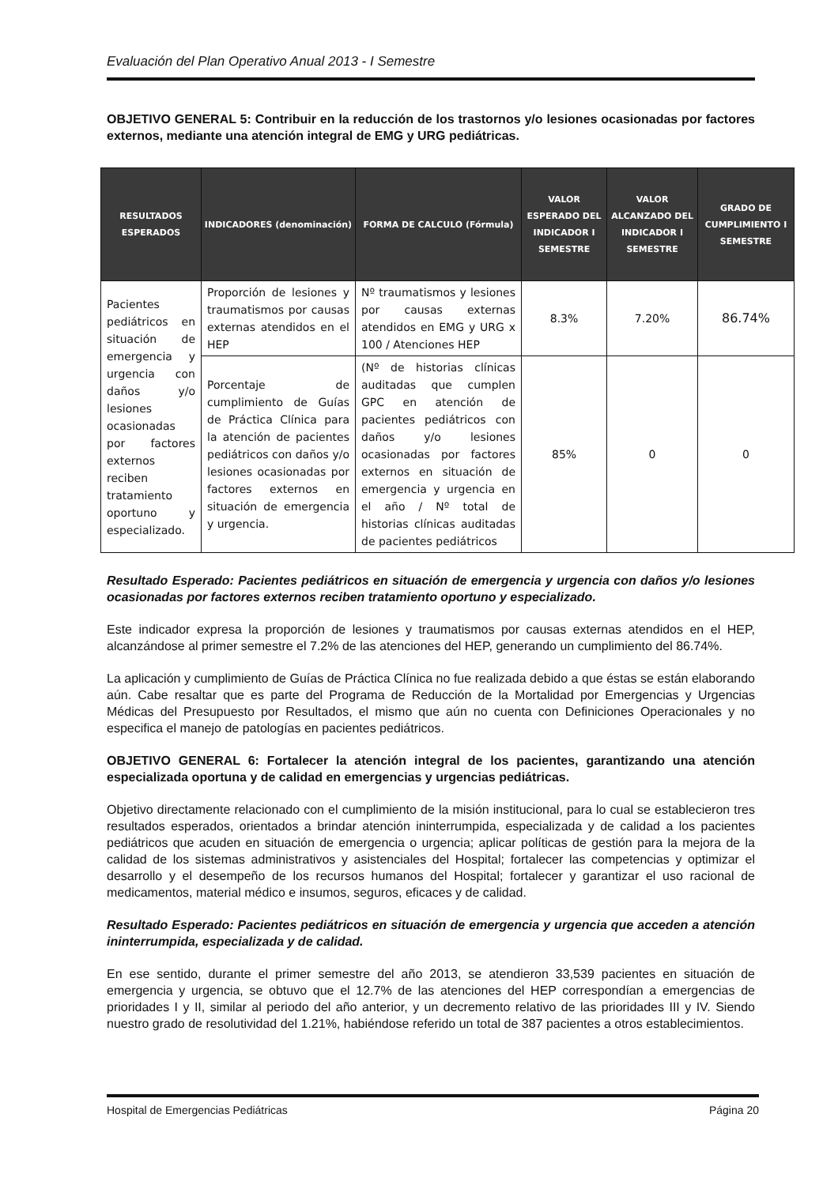Evaluación del Plan Operativo Anual 2013 - I Semestre
OBJETIVO GENERAL 5: Contribuir en la reducción de los trastornos y/o lesiones ocasionadas por factores externos, mediante una atención integral de EMG y URG pediátricas.
| RESULTADOS ESPERADOS | INDICADORES (denominación) | FORMA DE CALCULO (Fórmula) | VALOR ESPERADO DEL INDICADOR I SEMESTRE | VALOR ALCANZADO DEL INDICADOR I SEMESTRE | GRADO DE CUMPLIMIENTO I SEMESTRE |
| --- | --- | --- | --- | --- | --- |
| Pacientes pediátricos en situación de emergencia y urgencia con daños y/o lesiones ocasionadas por factores externos reciben tratamiento oportuno y especializado. | Proporción de lesiones y traumatismos por causas externas atendidos en el HEP | Nº traumatismos y lesiones por causas externas atendidos en EMG y URG x 100 / Atenciones HEP | 8.3% | 7.20% | 86.74% |
| | Porcentaje de cumplimiento de Guías de Práctica Clínica para la atención de pacientes pediátricos con daños y/o lesiones ocasionadas por factores externos en situación de emergencia y urgencia. | (Nº de historias clínicas auditadas que cumplen GPC en atención de pacientes pediátricos con daños y/o lesiones ocasionadas por factores externos en situación de emergencia y urgencia en el año / Nº total de historias clínicas auditadas de pacientes pediátricos | 85% | 0 | 0 |
Resultado Esperado: Pacientes pediátricos en situación de emergencia y urgencia con daños y/o lesiones ocasionadas por factores externos reciben tratamiento oportuno y especializado.
Este indicador expresa la proporción de lesiones y traumatismos por causas externas atendidos en el HEP, alcanzándose al primer semestre el 7.2% de las atenciones del HEP, generando un cumplimiento del 86.74%.
La aplicación y cumplimiento de Guías de Práctica Clínica no fue realizada debido a que éstas se están elaborando aún. Cabe resaltar que es parte del Programa de Reducción de la Mortalidad por Emergencias y Urgencias Médicas del Presupuesto por Resultados, el mismo que aún no cuenta con Definiciones Operacionales y no especifica el manejo de patologías en pacientes pediátricos.
OBJETIVO GENERAL 6: Fortalecer la atención integral de los pacientes, garantizando una atención especializada oportuna y de calidad en emergencias y urgencias pediátricas.
Objetivo directamente relacionado con el cumplimiento de la misión institucional, para lo cual se establecieron tres resultados esperados, orientados a brindar atención ininterrumpida, especializada y de calidad a los pacientes pediátricos que acuden en situación de emergencia o urgencia; aplicar políticas de gestión para la mejora de la calidad de los sistemas administrativos y asistenciales del Hospital; fortalecer las competencias y optimizar el desarrollo y el desempeño de los recursos humanos del Hospital; fortalecer y garantizar el uso racional de medicamentos, material médico e insumos, seguros, eficaces y de calidad.
Resultado Esperado: Pacientes pediátricos en situación de emergencia y urgencia que acceden a atención ininterrumpida, especializada y de calidad.
En ese sentido, durante el primer semestre del año 2013, se atendieron 33,539 pacientes en situación de emergencia y urgencia, se obtuvo que el 12.7% de las atenciones del HEP correspondían a emergencias de prioridades I y II, similar al periodo del año anterior, y un decremento relativo de las prioridades III y IV. Siendo nuestro grado de resolutividad del 1.21%, habiéndose referido un total de 387 pacientes a otros establecimientos.
Hospital de Emergencias Pediátricas Página 20